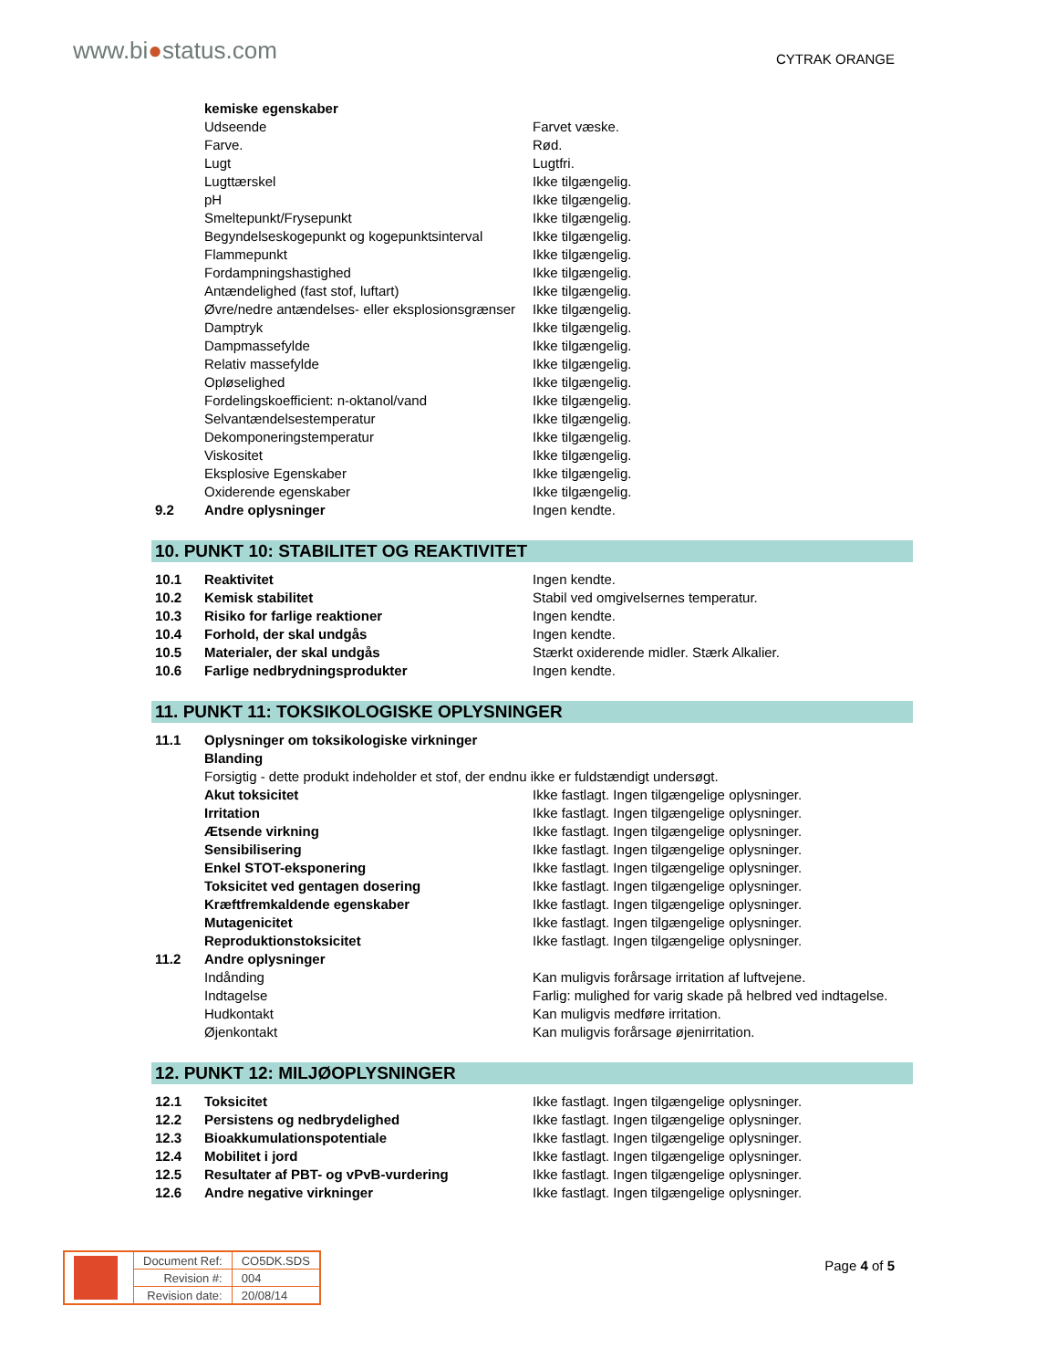www.bi●status.com CYTRAK ORANGE
| | kemiske egenskaber | |
| | Udseende | Farvet væske. |
| | Farve. | Rød. |
| | Lugt | Lugtfri. |
| | Lugttærskel | Ikke tilgængelig. |
| | pH | Ikke tilgængelig. |
| | Smeltepunkt/Frysepunkt | Ikke tilgængelig. |
| | Begyndelseskogepunkt og kogepunktsinterval | Ikke tilgængelig. |
| | Flammepunkt | Ikke tilgængelig. |
| | Fordampningshastighed | Ikke tilgængelig. |
| | Antændelighed (fast stof, luftart) | Ikke tilgængelig. |
| | Øvre/nedre antændelses- eller eksplosionsgrænser | Ikke tilgængelig. |
| | Damptryk | Ikke tilgængelig. |
| | Dampmassefylde | Ikke tilgængelig. |
| | Relativ massefylde | Ikke tilgængelig. |
| | Opløselighed | Ikke tilgængelig. |
| | Fordelingskoefficient: n-oktanol/vand | Ikke tilgængelig. |
| | Selvantændelsestemperatur | Ikke tilgængelig. |
| | Dekomponeringstemperatur | Ikke tilgængelig. |
| | Viskositet | Ikke tilgængelig. |
| | Eksplosive Egenskaber | Ikke tilgængelig. |
| | Oxiderende egenskaber | Ikke tilgængelig. |
| 9.2 | Andre oplysninger | Ingen kendte. |
10. PUNKT 10: STABILITET OG REAKTIVITET
| 10.1 | Reaktivitet | Ingen kendte. |
| 10.2 | Kemisk stabilitet | Stabil ved omgivelsernes temperatur. |
| 10.3 | Risiko for farlige reaktioner | Ingen kendte. |
| 10.4 | Forhold, der skal undgås | Ingen kendte. |
| 10.5 | Materialer, der skal undgås | Stærkt oxiderende midler. Stærk Alkalier. |
| 10.6 | Farlige nedbrydningsprodukter | Ingen kendte. |
11. PUNKT 11: TOKSIKOLOGISKE OPLYSNINGER
| 11.1 | Oplysninger om toksikologiske virkninger | |
| | Blanding | |
| | Forsigtig - dette produkt indeholder et stof, der endnu ikke er fuldstændigt undersøgt. | |
| | Akut toksicitet | Ikke fastlagt. Ingen tilgængelige oplysninger. |
| | Irritation | Ikke fastlagt. Ingen tilgængelige oplysninger. |
| | Ætsende virkning | Ikke fastlagt. Ingen tilgængelige oplysninger. |
| | Sensibilisering | Ikke fastlagt. Ingen tilgængelige oplysninger. |
| | Enkel STOT-eksponering | Ikke fastlagt. Ingen tilgængelige oplysninger. |
| | Toksicitet ved gentagen dosering | Ikke fastlagt. Ingen tilgængelige oplysninger. |
| | Kræftfremkaldende egenskaber | Ikke fastlagt. Ingen tilgængelige oplysninger. |
| | Mutagenicitet | Ikke fastlagt. Ingen tilgængelige oplysninger. |
| | Reproduktionstoksicitet | Ikke fastlagt. Ingen tilgængelige oplysninger. |
| 11.2 | Andre oplysninger | |
| | Indånding | Kan muligvis forårsage irritation af luftvejene. |
| | Indtagelse | Farlig: mulighed for varig skade på helbred ved indtagelse. |
| | Hudkontakt | Kan muligvis medføre irritation. |
| | Øjenkontakt | Kan muligvis forårsage øjenirritation. |
12. PUNKT 12: MILJØOPLYSNINGER
| 12.1 | Toksicitet | Ikke fastlagt. Ingen tilgængelige oplysninger. |
| 12.2 | Persistens og nedbrydelighed | Ikke fastlagt. Ingen tilgængelige oplysninger. |
| 12.3 | Bioakkumulationspotentiale | Ikke fastlagt. Ingen tilgængelige oplysninger. |
| 12.4 | Mobilitet i jord | Ikke fastlagt. Ingen tilgængelige oplysninger. |
| 12.5 | Resultater af PBT- og vPvB-vurdering | Ikke fastlagt. Ingen tilgængelige oplysninger. |
| 12.6 | Andre negative virkninger | Ikke fastlagt. Ingen tilgængelige oplysninger. |
| | Document Ref: | CO5DK.SDS |
| | Revision #: | 004 |
| | Revision date: | 20/08/14 |
Page 4 of 5